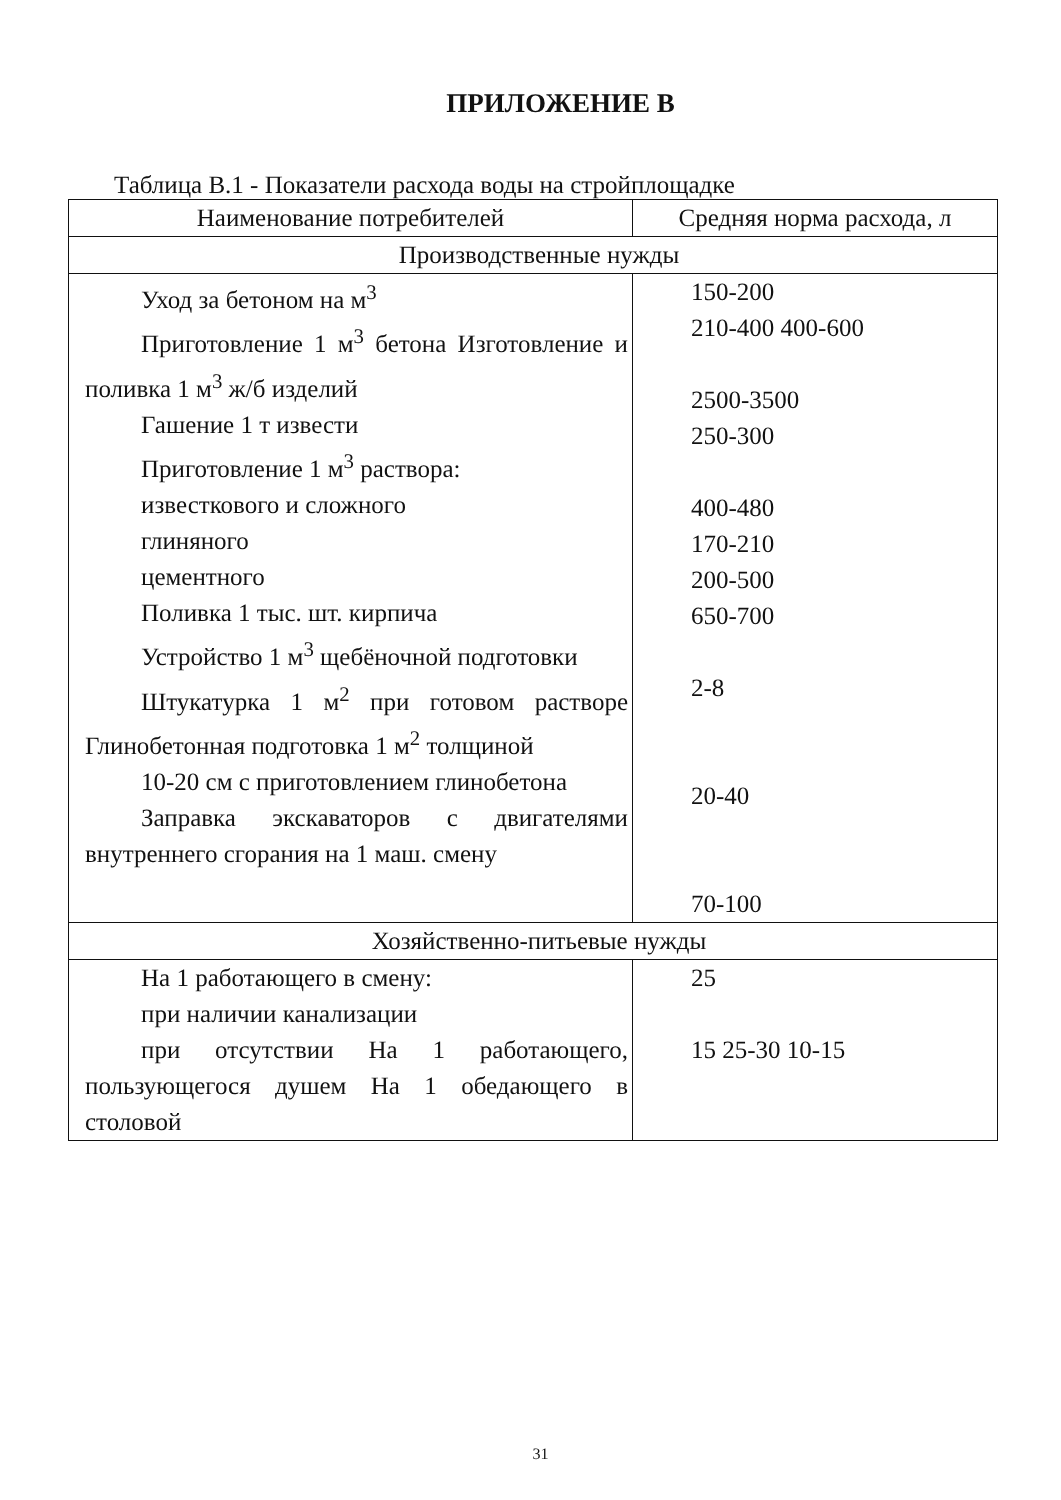ПРИЛОЖЕНИЕ В
Таблица В.1 - Показатели расхода воды на стройплощадке
| Наименование потребителей | Средняя норма расхода, л |
| --- | --- |
| Производственные нужды | |
| Уход за бетоном на м<sup>3</sup> Приготовление 1 м<sup>3</sup> бетона Изготовление и поливка 1 м<sup>3</sup> ж/б изделий Гашение 1 т извести Приготовление 1 м<sup>3</sup> раствора: известкового и сложного глиняного цементного Поливка 1 тыс. шт. кирпича Устройство 1 м<sup>3</sup> щебёночной подготовки Штукатурка 1 м<sup>2</sup> при готовом растворе Глинобетонная подготовка 1 м<sup>2</sup> толщиной 10-20 см с приготовлением глинобетона Заправка экскаваторов с двигателями внутреннего сгорания на 1 маш. смену | 150-200 210-400 400-600 2500-3500 250-300 400-480 170-210 200-500 650-700 2-8 20-40 70-100 |
| Хозяйственно-питьевые нужды | |
| На 1 работающего в смену: при наличии канализации при отсутствии На 1 работающего, пользующегося душем На 1 обедающего в столовой | 25 15 25-30 10-15 |
31